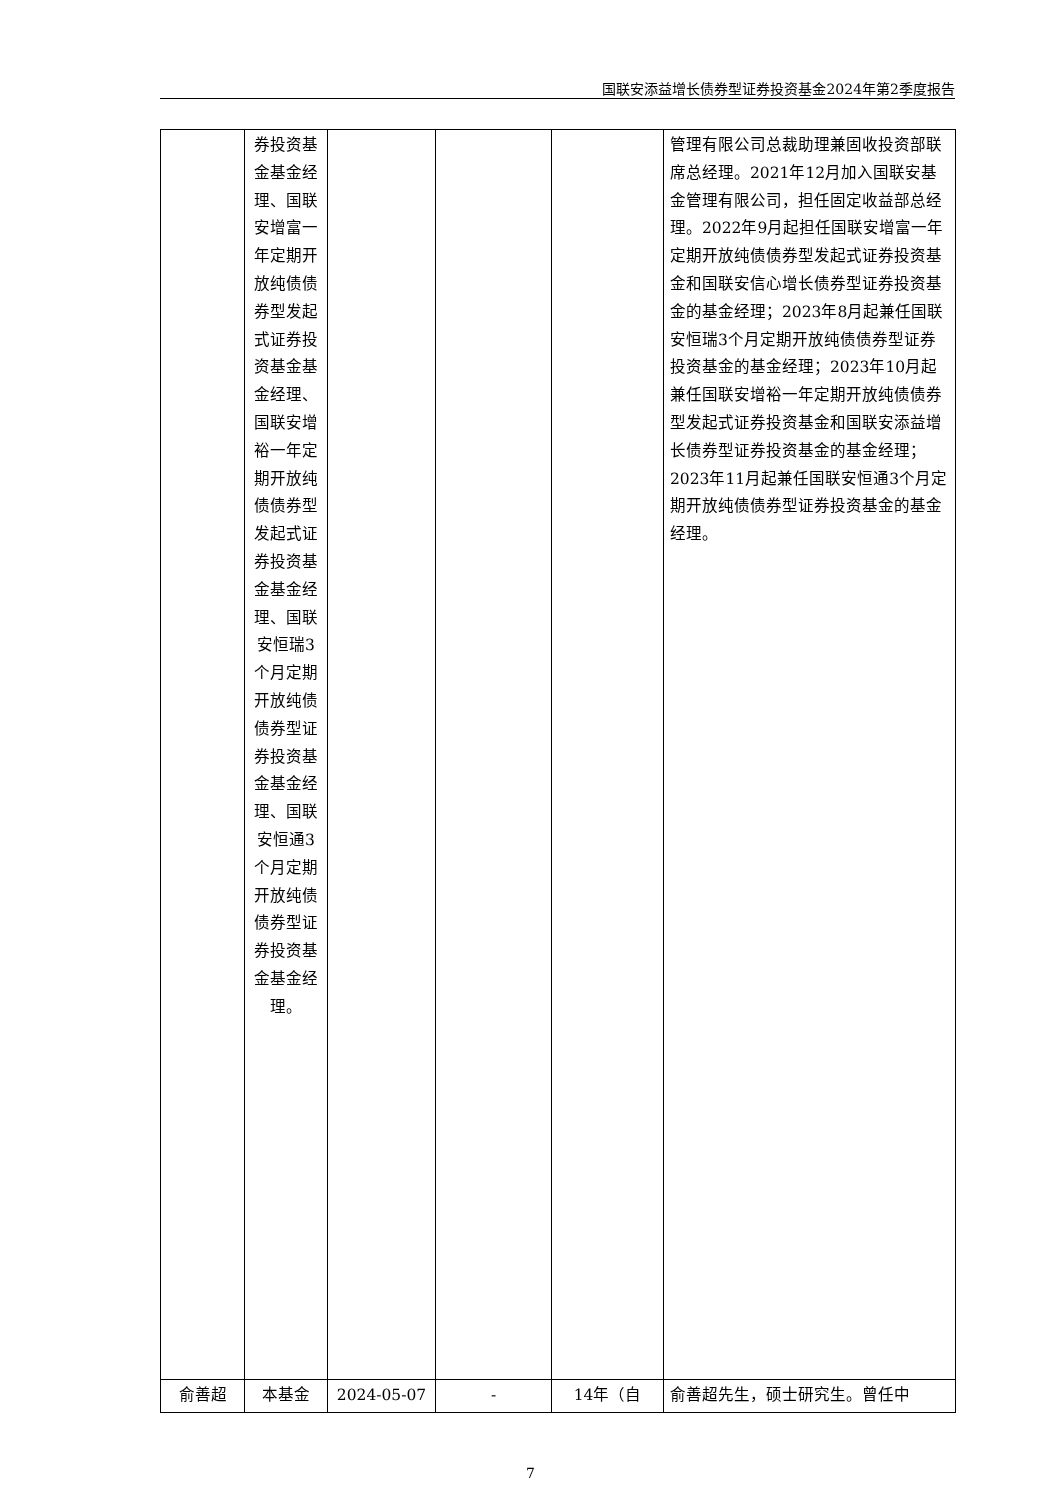国联安添益增长债券型证券投资基金2024年第2季度报告
| | 券投资基金基金经理、国联安增富一年定期开放纯债债券型发起式证券投资基金基金经理、国联安增裕一年定期开放纯债债券型发起式证券投资基金基金经理、国联安恒瑞3个月定期开放纯债债券型证券投资基金基金经理、国联安恒通3个月定期开放纯债债券型证券投资基金基金经理。 | | | | 管理有限公司总裁助理兼固收投资部联席总经理。2021年12月加入国联安基金管理有限公司，担任固定收益部总经理。2022年9月起担任国联安增富一年定期开放纯债债券型发起式证券投资基金和国联安信心增长债券型证券投资基金的基金经理；2023年8月起兼任国联安恒瑞3个月定期开放纯债债券型证券投资基金的基金经理；2023年10月起兼任国联安增裕一年定期开放纯债债券型发起式证券投资基金和国联安添益增长债券型证券投资基金的基金经理；2023年11月起兼任国联安恒通3个月定期开放纯债债券型证券投资基金的基金经理。 |
| 俞善超 | 本基金 | 2024-05-07 | - | 14年（自 | 俞善超先生，硕士研究生。曾任中 |
7